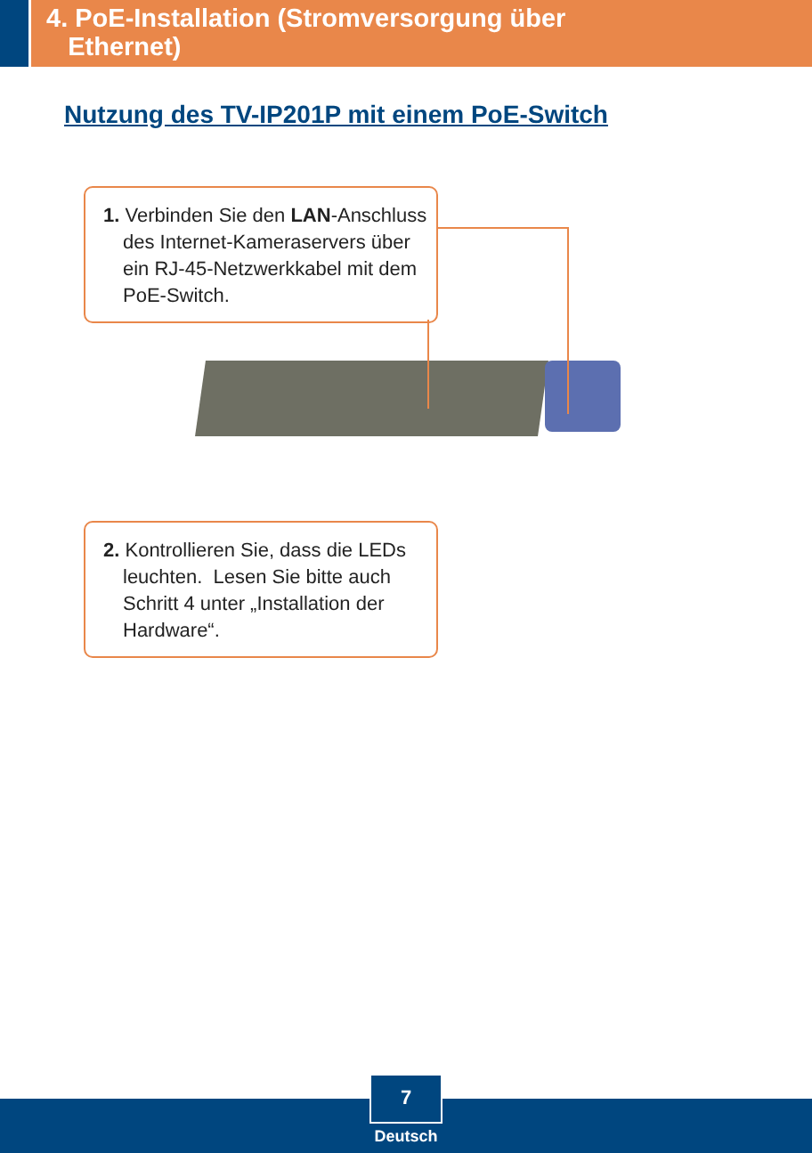4. PoE-Installation (Stromversorgung über
Ethernet)
Nutzung des TV-IP201P mit einem PoE-Switch
1. Verbinden Sie den LAN-Anschluss des Internet-Kameraservers über ein RJ-45-Netzwerkkabel mit dem PoE-Switch.
2. Kontrollieren Sie, dass die LEDs leuchten. Lesen Sie bitte auch Schritt 4 unter „Installation der Hardware“.
7
Deutsch